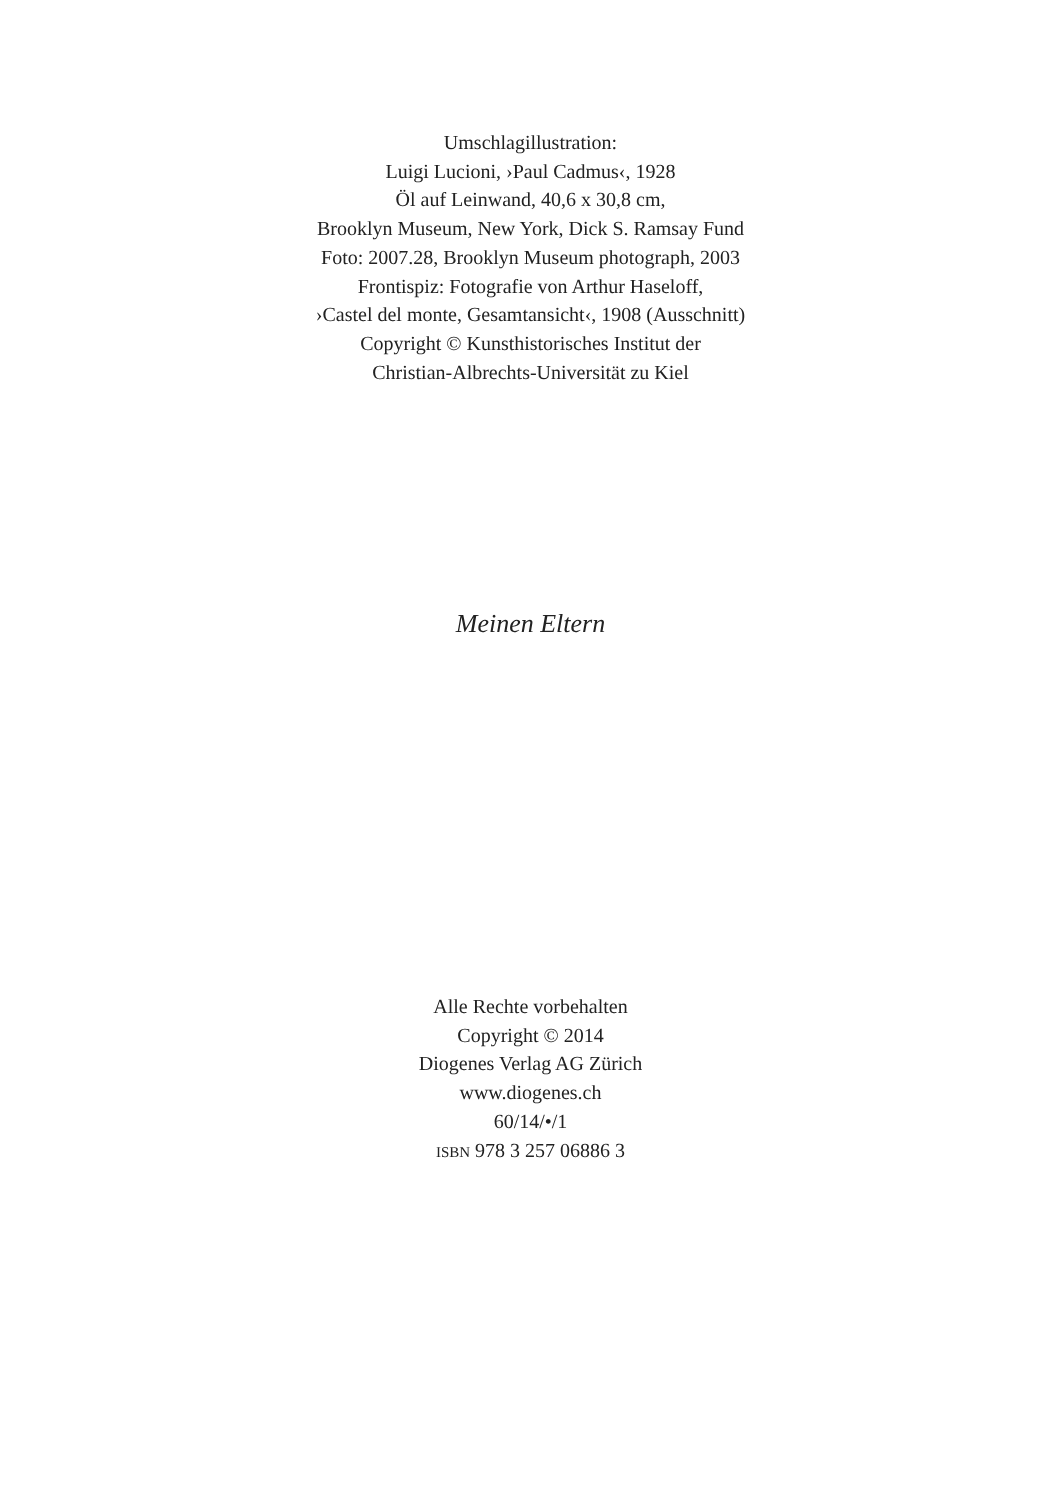Umschlagillustration:
Luigi Lucioni, ›Paul Cadmus‹, 1928
Öl auf Leinwand, 40,6 x 30,8 cm,
Brooklyn Museum, New York, Dick S. Ramsay Fund
Foto: 2007.28, Brooklyn Museum photograph, 2003
Frontispiz: Fotografie von Arthur Haseloff,
›Castel del monte, Gesamtansicht‹, 1908 (Ausschnitt)
Copyright © Kunsthistorisches Institut der
Christian-Albrechts-Universität zu Kiel
Meinen Eltern
Alle Rechte vorbehalten
Copyright © 2014
Diogenes Verlag AG Zürich
www.diogenes.ch
60/14/•/1
ISBN 978 3 257 06886 3